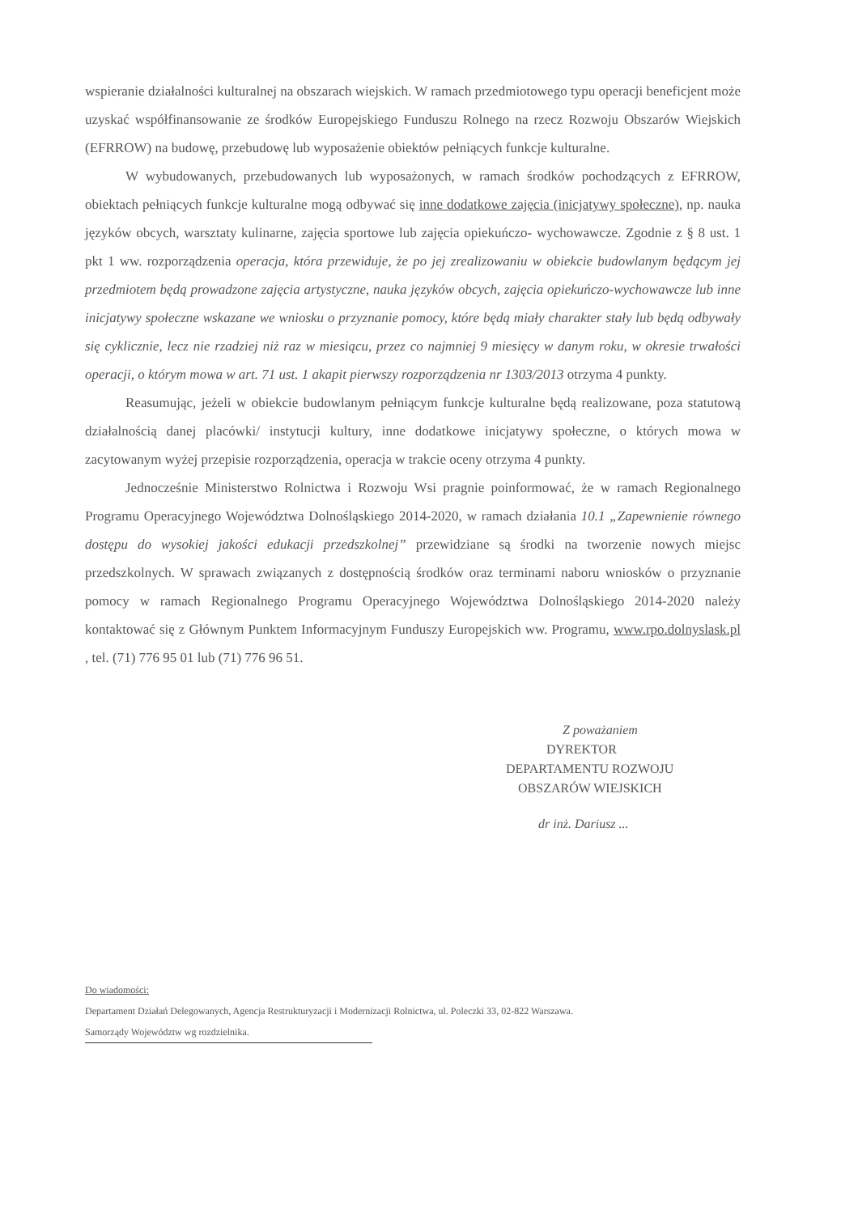wspieranie działalności kulturalnej na obszarach wiejskich. W ramach przedmiotowego typu operacji beneficjent może uzyskać współfinansowanie ze środków Europejskiego Funduszu Rolnego na rzecz Rozwoju Obszarów Wiejskich (EFRROW) na budowę, przebudowę lub wyposażenie obiektów pełniących funkcje kulturalne.
W wybudowanych, przebudowanych lub wyposażonych, w ramach środków pochodzących z EFRROW, obiektach pełniących funkcje kulturalne mogą odbywać się inne dodatkowe zajęcia (inicjatywy społeczne), np. nauka języków obcych, warsztaty kulinarne, zajęcia sportowe lub zajęcia opiekuńczo- wychowawcze. Zgodnie z § 8 ust. 1 pkt 1 ww. rozporządzenia operacja, która przewiduje, że po jej zrealizowaniu w obiekcie budowlanym będącym jej przedmiotem będą prowadzone zajęcia artystyczne, nauka języków obcych, zajęcia opiekuńczo-wychowawcze lub inne inicjatywy społeczne wskazane we wniosku o przyznanie pomocy, które będą miały charakter stały lub będą odbywały się cyklicznie, lecz nie rzadziej niż raz w miesiącu, przez co najmniej 9 miesięcy w danym roku, w okresie trwałości operacji, o którym mowa w art. 71 ust. 1 akapit pierwszy rozporządzenia nr 1303/2013 otrzyma 4 punkty.
Reasumując, jeżeli w obiekcie budowlanym pełniącym funkcje kulturalne będą realizowane, poza statutową działalnością danej placówki/ instytucji kultury, inne dodatkowe inicjatywy społeczne, o których mowa w zacytowanym wyżej przepisie rozporządzenia, operacja w trakcie oceny otrzyma 4 punkty.
Jednocześnie Ministerstwo Rolnictwa i Rozwoju Wsi pragnie poinformować, że w ramach Regionalnego Programu Operacyjnego Województwa Dolnośląskiego 2014-2020, w ramach działania 10.1 „Zapewnienie równego dostępu do wysokiej jakości edukacji przedszkolnej” przewidziane są środki na tworzenie nowych miejsc przedszkolnych. W sprawach związanych z dostępnością środków oraz terminami naboru wniosków o przyznanie pomocy w ramach Regionalnego Programu Operacyjnego Województwa Dolnośląskiego 2014-2020 należy kontaktować się z Głównym Punktem Informacyjnym Funduszy Europejskich ww. Programu, www.rpo.dolnyslask.pl , tel. (71) 776 95 01 lub (71) 776 96 51.
Z poważaniem
DYREKTOR
DEPARTAMENTU ROZWOJU
OBSZARÓW WIEJSKICH
dr inż. Dariusz ...
Do wiadomości:
Departament Działań Delegowanych, Agencja Restrukturyzacji i Modernizacji Rolnictwa, ul. Poleczki 33, 02-822 Warszawa.
Samorządy Województw wg rozdzielnika.